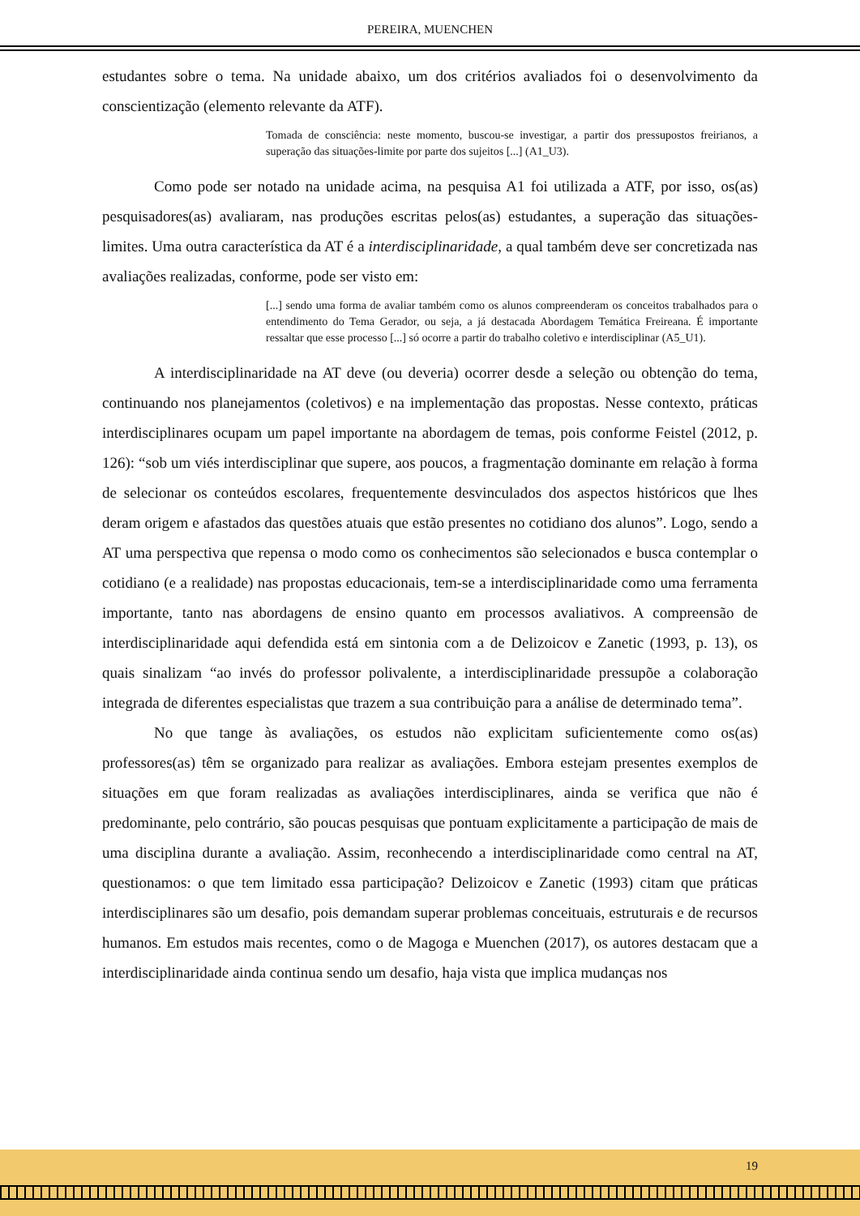PEREIRA, MUENCHEN
estudantes sobre o tema. Na unidade abaixo, um dos critérios avaliados foi o desenvolvimento da conscientização (elemento relevante da ATF).
Tomada de consciência: neste momento, buscou-se investigar, a partir dos pressupostos freirianos, a superação das situações-limite por parte dos sujeitos [...] (A1_U3).
Como pode ser notado na unidade acima, na pesquisa A1 foi utilizada a ATF, por isso, os(as) pesquisadores(as) avaliaram, nas produções escritas pelos(as) estudantes, a superação das situações-limites. Uma outra característica da AT é a interdisciplinaridade, a qual também deve ser concretizada nas avaliações realizadas, conforme, pode ser visto em:
[...] sendo uma forma de avaliar também como os alunos compreenderam os conceitos trabalhados para o entendimento do Tema Gerador, ou seja, a já destacada Abordagem Temática Freireana. É importante ressaltar que esse processo [...] só ocorre a partir do trabalho coletivo e interdisciplinar (A5_U1).
A interdisciplinaridade na AT deve (ou deveria) ocorrer desde a seleção ou obtenção do tema, continuando nos planejamentos (coletivos) e na implementação das propostas. Nesse contexto, práticas interdisciplinares ocupam um papel importante na abordagem de temas, pois conforme Feistel (2012, p. 126): “sob um viés interdisciplinar que supere, aos poucos, a fragmentação dominante em relação à forma de selecionar os conteúdos escolares, frequentemente desvinculados dos aspectos históricos que lhes deram origem e afastados das questões atuais que estão presentes no cotidiano dos alunos”. Logo, sendo a AT uma perspectiva que repensa o modo como os conhecimentos são selecionados e busca contemplar o cotidiano (e a realidade) nas propostas educacionais, tem-se a interdisciplinaridade como uma ferramenta importante, tanto nas abordagens de ensino quanto em processos avaliativos. A compreensão de interdisciplinaridade aqui defendida está em sintonia com a de Delizoicov e Zanetic (1993, p. 13), os quais sinalizam “ao invés do professor polivalente, a interdisciplinaridade pressupõe a colaboração integrada de diferentes especialistas que trazem a sua contribuição para a análise de determinado tema”.
No que tange às avaliações, os estudos não explicitam suficientemente como os(as) professores(as) têm se organizado para realizar as avaliações. Embora estejam presentes exemplos de situações em que foram realizadas as avaliações interdisciplinares, ainda se verifica que não é predominante, pelo contrário, são poucas pesquisas que pontuam explicitamente a participação de mais de uma disciplina durante a avaliação. Assim, reconhecendo a interdisciplinaridade como central na AT, questionamos: o que tem limitado essa participação? Delizoicov e Zanetic (1993) citam que práticas interdisciplinares são um desafio, pois demandam superar problemas conceituais, estruturais e de recursos humanos. Em estudos mais recentes, como o de Magoga e Muenchen (2017), os autores destacam que a interdisciplinaridade ainda continua sendo um desafio, haja vista que implica mudanças nos
19